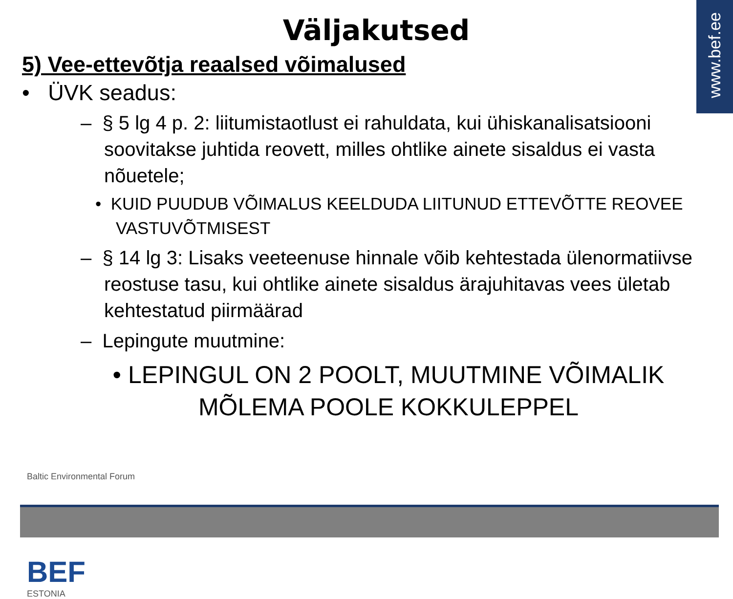www.bef.ee
Väljakutsed
5) Vee-ettevõtja reaalsed võimalused
• ÜVK seadus:
– § 5 lg 4 p. 2: liitumistaotlust ei rahuldata, kui ühiskanalisatsiooni soovitakse juhtida reovett, milles ohtlike ainete sisaldus ei vasta nõuetele;
• KUID PUUDUB VÕIMALUS KEELDUDA LIITUNUD ETTEVÕTTE REOVEE VASTUVÕTMISEST
– § 14 lg 3: Lisaks veeteenuse hinnale võib kehtestada ülenormatiivse reostuse tasu, kui ohtlike ainete sisaldus ärajuhitavas vees ületab kehtestatud piirmäärad
– Lepingute muutmine:
• LEPINGUL ON 2 POOLT, MUUTMINE VÕIMALIK
MÕLEMA POOLE KOKKULEPPEL
Baltic Environmental Forum
BEF
ESTONIA